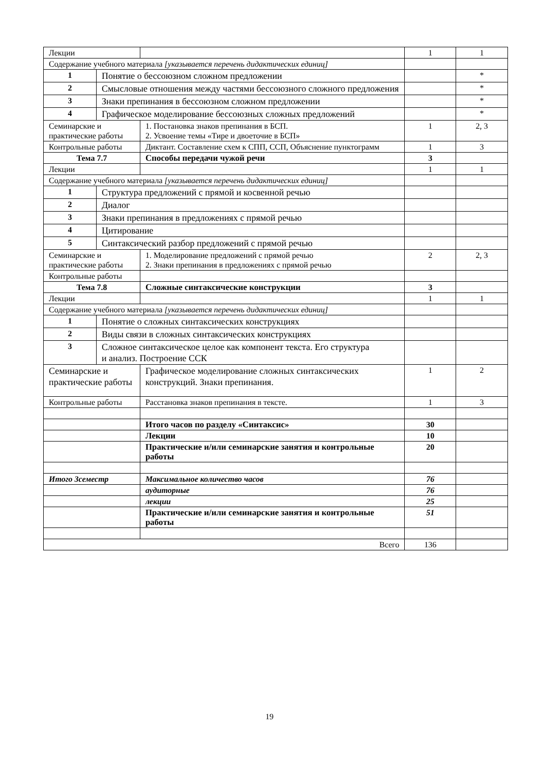| Лекции | | | 1 | 1 |
| Содержание учебного материала [указывается перечень дидактических единиц] | | | | |
| 1 | Понятие о бессоюзном сложном предложении | | | * |
| 2 | Смысловые отношения между частями бессоюзного сложного предложения | | | * |
| 3 | Знаки препинания в бессоюзном сложном предложении | | | * |
| 4 | Графическое моделирование бессоюзных сложных предложений | | | * |
| Семинарские и практические работы | | 1. Постановка знаков препинания в БСП. 2. Усвоение темы «Тире и двоеточие в БСП» | 1 | 2, 3 |
| Контрольные работы | | Диктант. Составление схем к СПП, ССП, Объяснение пунктограмм | 1 | 3 |
| Тема 7.7 | | Способы передачи чужой речи | 3 | |
| Лекции | | | 1 | 1 |
| Содержание учебного материала [указывается перечень дидактических единиц] | | | | |
| 1 | Структура предложений с прямой и косвенной речью | | | |
| 2 | Диалог | | | |
| 3 | Знаки препинания в предложениях с прямой речью | | | |
| 4 | Цитирование | | | |
| 5 | Синтаксический разбор предложений с прямой речью | | | |
| Семинарские и практические работы | | 1. Моделирование предложений с прямой речью 2. Знаки препинания в предложениях с прямой речью | 2 | 2, 3 |
| Контрольные работы | | | | |
| Тема 7.8 | | Сложные синтаксические конструкции | 3 | |
| Лекции | | | 1 | 1 |
| Содержание учебного материала [указывается перечень дидактических единиц] | | | | |
| 1 | Понятие о сложных синтаксических конструкциях | | | |
| 2 | Виды связи в сложных синтаксических конструкциях | | | |
| 3 | Сложное синтаксическое целое как компонент текста. Его структура и анализ. Построение ССК | | | |
| Семинарские и практические работы | | Графическое моделирование сложных синтаксических конструкций. Знаки препинания. | 1 | 2 |
| Контрольные работы | | Расстановка знаков препинания в тексте. | 1 | 3 |
| | | Итого часов по разделу «Синтаксис» | 30 | |
| | | Лекции | 10 | |
| | | Практические и/или семинарские занятия и контрольные работы | 20 | |
| Итого 3семестр | | Максимальное количество часов | 76 | |
| | | аудиторные | 76 | |
| | | лекции | 25 | |
| | | Практические и/или семинарские занятия и контрольные работы | 51 | |
| Всего | | | 136 | |
19